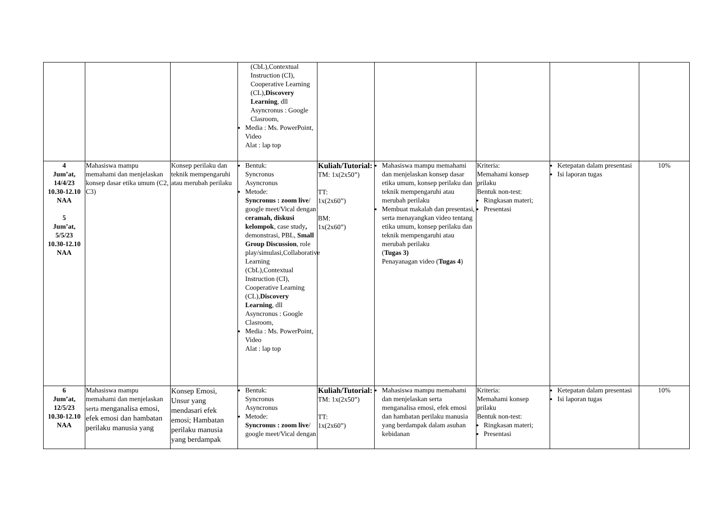| | | | (CbL),Contextual Instruction (CI), Cooperative Learning (CL), Discovery Learning , dll Asyncronus : Google Clasroom, Media : Ms. PowerPoint, Video Alat : lap top | | | | | |
| 4 Jum’at, 14/4/23 10.30-12.10 NAA 5 Jum’at, 5/5/23 10.30-12.10 NAA | Mahasiswa mampu memahami dan menjelaskan konsep dasar etika umum (C2, C3) | Konsep perilaku dan teknik mempengaruhi atau merubah perilaku | Bentuk: Syncronus Asyncronus Metode: Syncronus : zoom live / google meet/Vical dengan ceramah, diskusi kelompok , case study , demonstrasi, PBL, Small Group Discussion , role play/simulasi,Collaborative Learning (CbL),Contextual Instruction (CI), Cooperative Learning (CL), Discovery Learning , dll Asyncronus : Google Clasroom, Media : Ms. PowerPoint, Video Alat : lap top | Kuliah/Tutorial: TM: 1x(2x50”) TT: 1x(2x60”) BM: 1x(2x60”) | Mahasiswa mampu memahami dan menjelaskan konsep dasar etika umum, konsep perilaku dan teknik mempengaruhi atau merubah perilaku Membuat makalah dan presentasi, serta menayangkan video tentang etika umum, konsep perilaku dan teknik mempengaruhi atau merubah perilaku ( Tugas 3) Penayanagan video ( Tugas 4 ) | Kriteria: Memahami konsep prilaku Bentuk non-test: Ringkasan materi; Presentasi | Ketepatan dalam presentasi Isi laporan tugas | 10% |
| 6 Jum’at, 12/5/23 10.30-12.10 NAA | Mahasiswa mampu memahami dan menjelaskan serta menganalisa emosi, efek emosi dan hambatan perilaku manusia yang | Konsep Emosi, Unsur yang mendasari efek emosi; Hambatan perilaku manusia yang berdampak | Bentuk: Syncronus Asyncronus Metode: Syncronus : zoom live / google meet/Vical dengan | Kuliah/Tutorial: TM: 1x(2x50”) TT: 1x(2x60”) | Mahasiswa mampu memahami dan menjelaskan serta menganalisa emosi, efek emosi dan hambatan perilaku manusia yang berdampak dalam asuhan kebidanan | Kriteria: Memahami konsep prilaku Bentuk non-test: Ringkasan materi; Presentasi | Ketepatan dalam presentasi Isi laporan tugas | 10% |